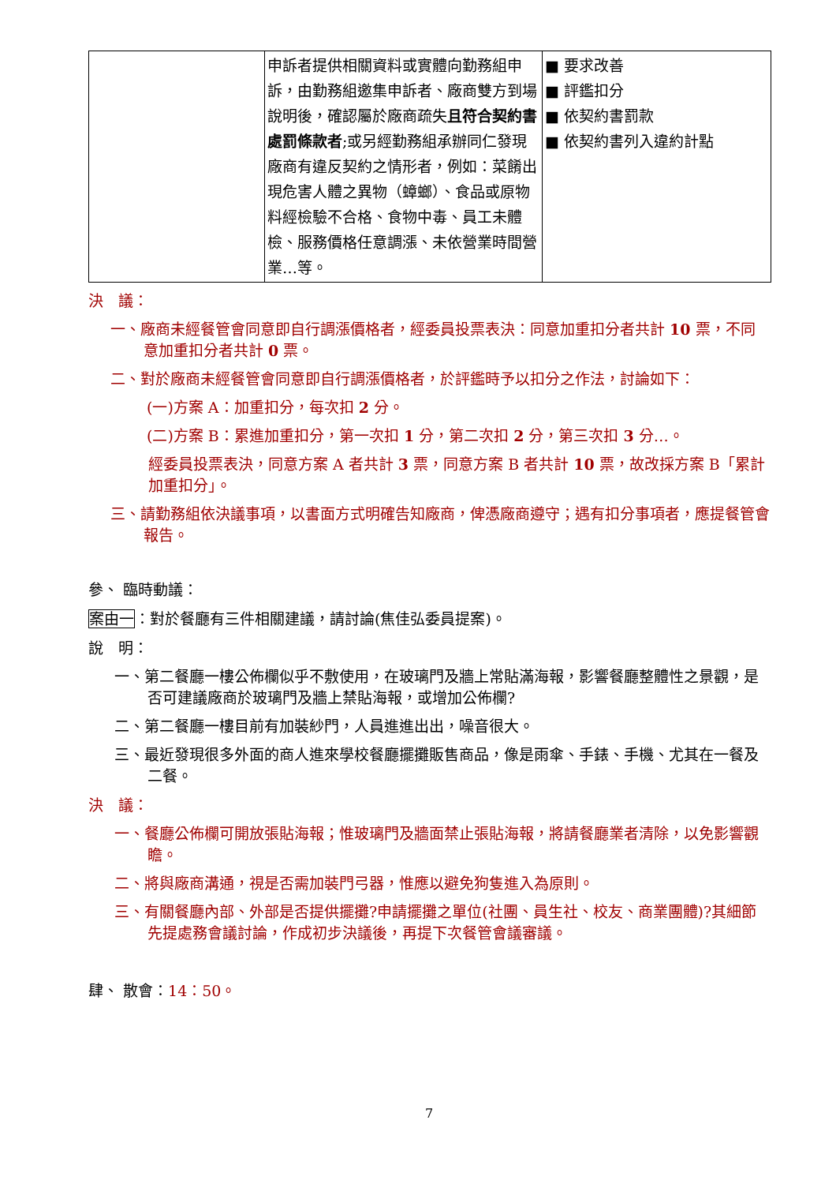| | 申訴者提供相關資料或實體向勤務組申訴，由勤務組邀集申訴者、廠商雙方到場說明後，確認屬於廠商疏失 且符合契約書處罰條款者 ;或另經勤務組承辦同仁發現廠商有違反契約之情形者，例如：菜餚出現危害人體之異物（蟑螂）、食品或原物料經檢驗不合格、食物中毒、員工未體檢、服務價格任意調漲、未依營業時間營業…等。 | ■ 要求改善 ■ 評鑑扣分 ■ 依契約書罰款 ■ 依契約書列入違約計點 |
決　議：
一、廠商未經餐管會同意即自行調漲價格者，經委員投票表決：同意加重扣分者共計 10 票，不同意加重扣分者共計 0 票。
二、對於廠商未經餐管會同意即自行調漲價格者，於評鑑時予以扣分之作法，討論如下：
(一)方案 A：加重扣分，每次扣 2 分。
(二)方案 B：累進加重扣分，第一次扣 1 分，第二次扣 2 分，第三次扣 3 分…。
經委員投票表決，同意方案 A 者共計 3 票，同意方案 B 者共計 10 票，故改採方案 B「累計加重扣分」。
三、請勤務組依決議事項，以書面方式明確告知廠商，俾憑廠商遵守；遇有扣分事項者，應提餐管會報告。
參、 臨時動議：
案由一：對於餐廳有三件相關建議，請討論(焦佳弘委員提案)。
說　明：
一、第二餐廳一樓公佈欄似乎不敷使用，在玻璃門及牆上常貼滿海報，影響餐廳整體性之景觀，是否可建議廠商於玻璃門及牆上禁貼海報，或增加公佈欄?
二、第二餐廳一樓目前有加裝紗門，人員進進出出，噪音很大。
三、最近發現很多外面的商人進來學校餐廳擺攤販售商品，像是雨傘、手錶、手機、尤其在一餐及二餐。
決　議：
一、餐廳公佈欄可開放張貼海報；惟玻璃門及牆面禁止張貼海報，將請餐廳業者清除，以免影響觀瞻。
二、將與廠商溝通，視是否需加裝門弓器，惟應以避免狗隻進入為原則。
三、有關餐廳內部、外部是否提供擺攤?申請擺攤之單位(社團、員生社、校友、商業團體)?其細節先提處務會議討論，作成初步決議後，再提下次餐管會議審議。
肆、 散會：14：50。
7